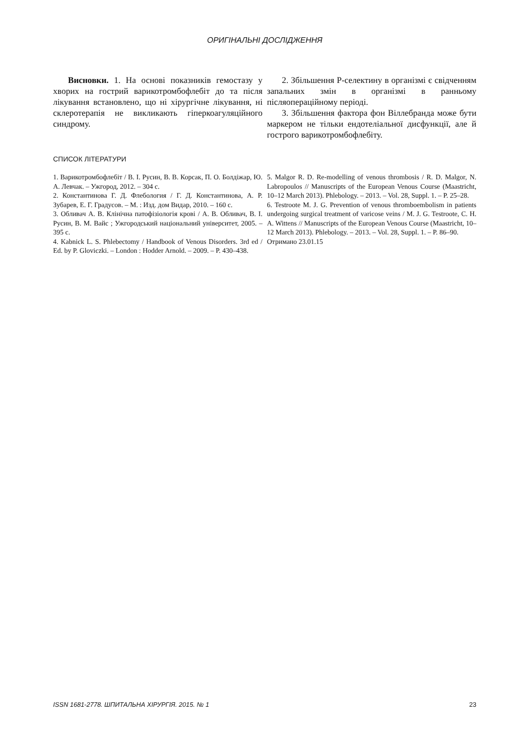ОРИГІНАЛЬНІ ДОСЛІДЖЕННЯ
Висновки. 1. На основі показників гемостазу у хворих на гострий варикотромбофлебіт до та після лікування встановлено, що ні хірургічне лікування, ні склеротерапія не викликають гіперкоагуляційного синдрому.
2. Збільшення Р-селектину в організмі є свідченням запальних змін в організмі в ранньому післяопераційному періоді.
3. Збільшення фактора фон Віллебранда може бути маркером не тільки ендотеліальної дисфункції, але й гострого варикотромбофлебіту.
СПИСОК ЛІТЕРАТУРИ
1. Варикотромбофлебіт / В. І. Русин, В. В. Корсак, П. О. Болдіжар, Ю. А. Левчак. – Ужгород, 2012. – 304 с.
2. Константинова Г. Д. Флебология / Г. Д. Константинова, А. Р. Зубарев, Е. Г. Градусов. – М. : Изд. дом Видар, 2010. – 160 с.
3. Обливач А. В. Клінічна патофізіологія крові / А. В. Обливач, В. І. Русин, В. М. Вайс ; Ужгородський національний університет, 2005. – 395 с.
4. Kabnick L. S. Phlebectomy / Handbook of Venous Disorders. 3rd ed / Ed. by P. Gloviczki. – London : Hodder Arnold. – 2009. – P. 430–438.
5. Malgor R. D. Re-modelling of venous thrombosis / R. D. Malgor, N. Labropoulos // Manuscripts of the European Venous Course (Maastricht, 10–12 March 2013). Phlebology. – 2013. – Vol. 28, Suppl. 1. – P. 25–28.
6. Testroote M. J. G. Prevention of venous thromboembolism in patients undergoing surgical treatment of varicose veins / M. J. G. Testroote, C. H. A. Wittens // Manuscripts of the European Venous Course (Maastricht, 10–12 March 2013). Phlebology. – 2013. – Vol. 28, Suppl. 1. – P. 86–90.
Отримано 23.01.15
ISSN 1681-2778. ШПИТАЛЬНА ХІРУРГІЯ. 2015. № 1 23